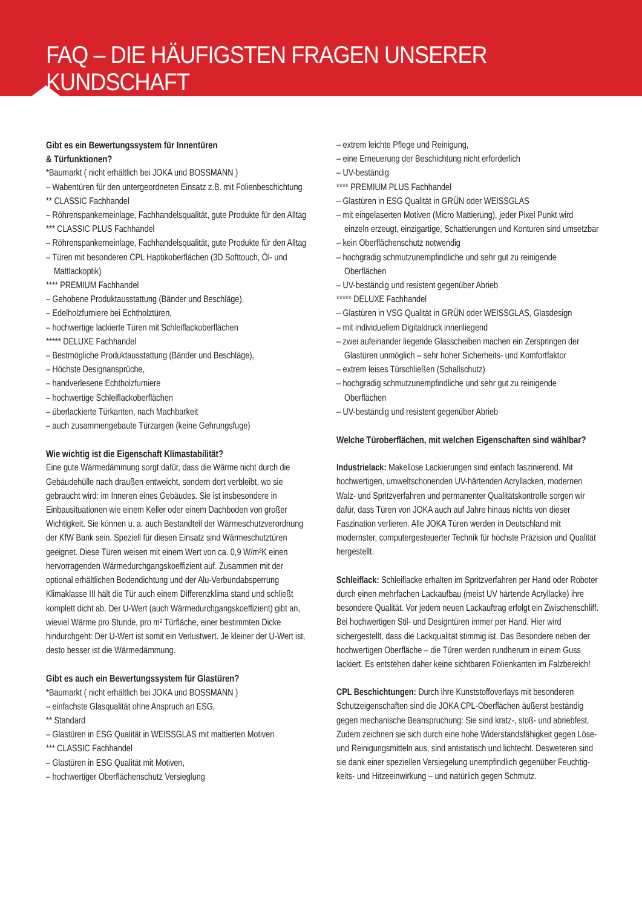FAQ – DIE HÄUFIGSTEN FRAGEN UNSERER KUNDSCHAFT
Gibt es ein Bewertungssystem für Innentüren
& Türfunktionen?
*Baumarkt ( nicht erhältlich bei JOKA und BOSSMANN )
– Wabentüren für den untergeordneten Einsatz z.B. mit Folienbeschichtung
** CLASSIC Fachhandel
– Röhrenspankerneinlage, Fachhandelsqualität, gute Produkte für den Alltag
*** CLASSIC PLUS Fachhandel
– Röhrenspankerneinlage, Fachhandelsqualität, gute Produkte für den Alltag
– Türen mit besonderen CPL Haptikoberflächen (3D Softtouch, Öl- und Mattlackoptik)
**** PREMIUM Fachhandel
– Gehobene Produktausstattung (Bänder und Beschläge),
– Edelholzfurniere bei Echtholztüren,
– hochwertige lackierte Türen mit Schleiflackoberflächen
***** DELUXE Fachhandel
– Bestmögliche Produktausstattung (Bänder und Beschläge),
– Höchste Designansprüche,
– handverlesene Echtholzfurniere
– hochwertige Schleiflackoberflächen
– überlackierte Türkanten, nach Machbarkeit
– auch zusammengebaute Türzargen (keine Gehrungsfuge)
Wie wichtig ist die Eigenschaft Klimastabilität?
Eine gute Wärmedämmung sorgt dafür, dass die Wärme nicht durch die Gebäudehülle nach draußen entweicht, sondern dort verbleibt, wo sie gebraucht wird: im Inneren eines Gebäudes. Sie ist insbesondere in Einbausituationen wie einem Keller oder einem Dachboden von großer Wichtigkeit. Sie können u. a. auch Bestandteil der Wärmeschutzverordnung der KfW Bank sein. Speziell für diesen Einsatz sind Wärmeschutztüren geeignet. Diese Türen weisen mit einem Wert von ca. 0,9 W/m²K einen hervorragenden Wärmedurchgangskoeffizient auf. Zusammen mit der optional erhältlichen Bodendichtung und der Alu-Verbund­absperrung Klimaklasse III hält die Tür auch einem Differenzklima stand und schließt komplett dicht ab. Der U-Wert (auch Wärme­durchgangskoeffizient) gibt an, wieviel Wärme pro Stunde, pro m² Türfläche, einer bestimmten Dicke hindurchgeht: Der U-Wert ist somit ein Verlustwert. Je kleiner der U-Wert ist, desto besser ist die Wärmedämmung.
Gibt es auch ein Bewertungssystem für Glastüren?
*Baumarkt ( nicht erhältlich bei JOKA und BOSSMANN )
– einfachste Glasqualität ohne Anspruch an ESG,
** Standard
– Glastüren in ESG Qualität in WEISSGLAS mit mattierten Motiven
*** CLASSIC Fachhandel
– Glastüren in ESG Qualität mit Motiven,
– hochwertiger Oberflächenschutz Versieglung
– extrem leichte Pflege und Reinigung,
– eine Erneuerung der Beschichtung nicht erforderlich
– UV-beständig
**** PREMIUM PLUS Fachhandel
– Glastüren in ESG Qualität in GRÜN oder WEISSGLAS
– mit eingelaserten Motiven (Micro Mattierung), jeder Pixel Punkt wird einzeln erzeugt, einzigartige, Schattierungen und Konturen sind umsetzbar
– kein Oberflächenschutz notwendig
– hochgradig schmutzunempfindliche und sehr gut zu reinigende Oberflächen
– UV-beständig und resistent gegenüber Abrieb
***** DELUXE Fachhandel
– Glastüren in VSG Qualität in GRÜN oder WEISSGLAS, Glasdesign
– mit individuellem Digitaldruck innenliegend
– zwei aufeinander liegende Glasscheiben machen ein Zersprin­gen der Glastüren unmöglich – sehr hoher Sicherheits- und Komfortfaktor
– extrem leises Türschließen (Schallschutz)
– hochgradig schmutzunempfindliche und sehr gut zu reinigende Oberflächen
– UV-beständig und resistent gegenüber Abrieb
Welche Türoberflächen, mit welchen Eigenschaften sind wählbar?
Industrielack: Makellose Lackierungen sind einfach faszinierend. Mit hochwertigen, umweltschonenden UV-härtenden Acryllacken, modernen Walz- und Spritzverfahren und permanenter Qualitäts­kontrolle sorgen wir dafür, dass Türen von JOKA auch auf Jahre hinaus nichts von dieser Faszination verlieren. Alle JOKA Türen werden in Deutschland mit modernster, computergesteuerter Technik für höchste Präzision und Qualität hergestellt.
Schleiflack: Schleiflacke erhalten im Spritzverfahren per Hand oder Roboter durch einen mehrfachen Lackaufbau (meist UV härtende Acryllacke) ihre besondere Qualität. Vor jedem neuen Lackauftrag erfolgt ein Zwischenschliff. Bei hochwertigen Stil- und Designtüren immer per Hand. Hier wird sichergestellt, dass die Lackqualität stimmig ist. Das Besondere neben der hochwertigen Oberfläche – die Türen werden rundherum in einem Guss lackiert. Es entstehen daher keine sichtbaren Folienkanten im Falzbereich!
CPL Beschichtungen: Durch ihre Kunststoffoverlays mit besonderen Schutzeigenschaften sind die JOKA CPL-Oberflächen äußerst beständig gegen mechanische Beanspruchung: Sie sind kratz-, stoß- und abriebfest. Zudem zeichnen sie sich durch eine hohe Widerstandsfähigkeit gegen Löse- und Reinigungsmitteln aus, sind antistatisch und lichtecht. Desweteren sind sie dank einer speziellen Versiegelung unempfindlich gegenüber Feuchtig­keits- und Hitzeeinwirkung – und natürlich gegen Schmutz.